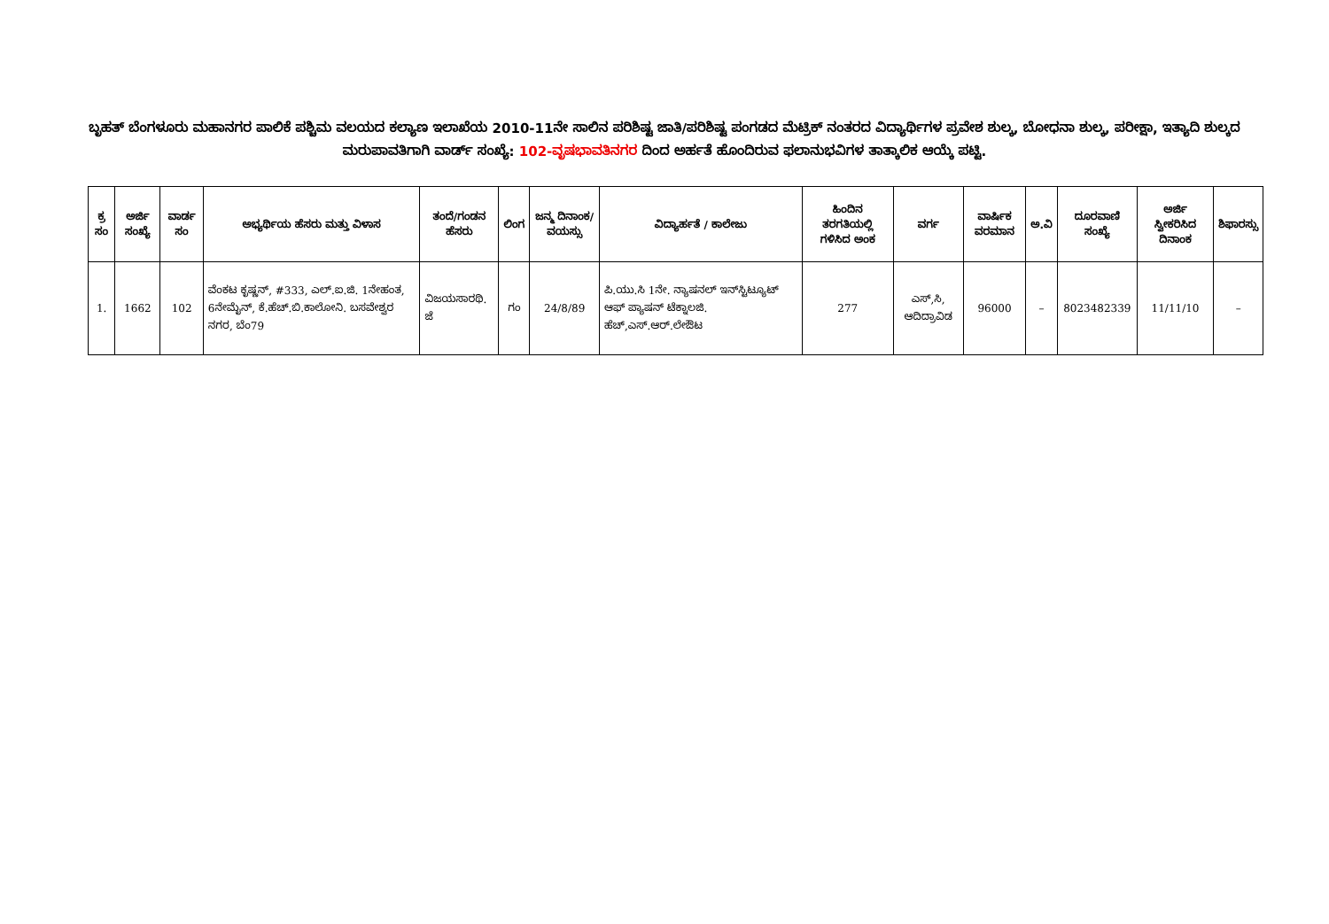ಬೃಹತ್ ಬೆಂಗಳೂರು ಮಹಾನಗರ ಪಾಲಿಕೆ ಪಶ್ಚಿಮ ವಲಯದ ಕಲ್ಯಾಣ ಇಲಾಖೆಯ 2010-11ನೇ ಸಾಲಿನ ಪರಿಶಿಷ್ಟ ಜಾತಿ/ಪರಿಶಿಷ್ಟ ಪಂಗಡದ ಮೆಟ್ರಿಕ್ ನಂತರದ ವಿದ್ಯಾರ್ಥಿಗಳ ಪ್ರವೇಶ ಶುಲ್ಕ, ಬೋಧನಾ ಶುಲ್ಕ, ಪರೀಕ್ಷಾ, ಇತ್ಯಾದಿ ಶುಲ್ಕದ ಮರುಪಾವತಿಗಾಗಿ ವಾರ್ಡ್ ಸಂಖ್ಯೆ: 102-ವೃಷಭಾವತಿನಗರ ದಿಂದ ಅರ್ಹತೆ ಹೊಂದಿರುವ ಫಲಾನುಭವಿಗಳ ತಾತ್ಕಾಲಿಕ ಆಯ್ಕೆ ಪಟ್ಟಿ.
| ಕ್ರ ಸಂ | ಅರ್ಜಿ ಸಂಖ್ಯೆ | ವಾರ್ಡ ಸಂ | ಅಭ್ಯರ್ಥಿಯ ಹೆಸರು ಮತ್ತು ವಿಳಾಸ | ತಂದೆ/ಗಂಡನ ಹೆಸರು | ಲಿಂಗ | ಜನ್ಮ ದಿನಾಂಕ/ ವಯಸ್ಸು | ವಿದ್ಯಾರ್ಹತೆ / ಕಾಲೇಜು | ಹಿಂದಿನ ತರಗತಿಯಲ್ಲಿ ಗಳಿಸಿದ ಅಂಕ | ವರ್ಗ | ವಾರ್ಷಿಕ ವರಮಾನ | ಅ.ವಿ | ದೂರವಾಣಿ ಸಂಖ್ಯೆ | ಅರ್ಜಿ ಸ್ವೀಕರಿಸಿದ ದಿನಾಂಕ | ಶಿಫಾರಸ್ಸು |
| --- | --- | --- | --- | --- | --- | --- | --- | --- | --- | --- | --- | --- | --- | --- |
| 1. | 1662 | 102 | ವೆಂಕಟ ಕೃಷ್ಣನ್, #333, ಎಲ್.ಐ.ಜಿ. 1ನೇಹಂತ, 6ನೇಮೈನ್, ಕೆ.ಹೆಚ್.ಬಿ.ಕಾಲೋನಿ. ಬಸವೇಶ್ವರ ನಗರ, ಬೆಂ79 | ವಿಜಯಸಾರಥಿ. ಜೆ | ಗಂ | 24/8/89 | ಪಿ.ಯು.ಸಿ 1ನೇ. ನ್ಯಾಷನಲ್ ಇನ್‌ಸ್ಟಿಟ್ಯೂಟ್ ಆಫ್ ಪ್ಯಾಷನ್ ಟೆಕ್ನಾಲಜಿ. ಹೆಚ್,ಎಸ್.ಆರ್.ಲೇಔಟ | 277 | ಎಸ್,ಸಿ, ಆದಿದ್ರಾವಿಡ | 96000 | – | 8023482339 | 11/11/10 | – |